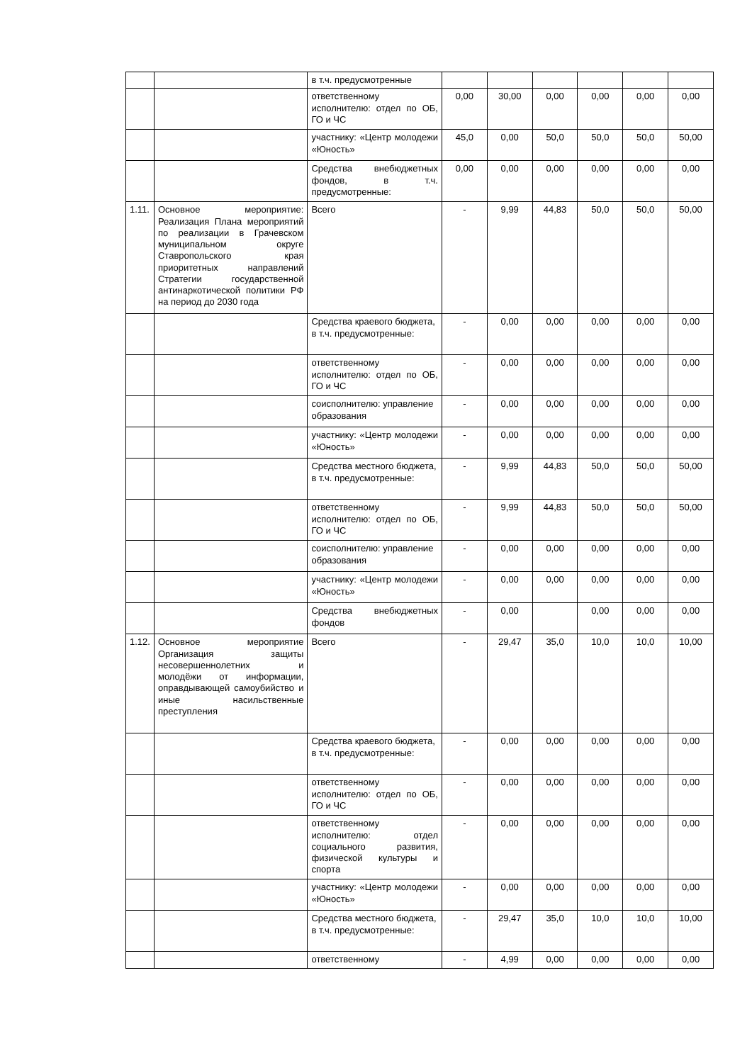| | | в т.ч. предусмотренные | | | | | | |
| | | ответственному исполнителю: отдел по ОБ, ГО и ЧС | 0,00 | 30,00 | 0,00 | 0,00 | 0,00 | 0,00 |
| | | участнику: «Центр молодежи «Юность» | 45,0 | 0,00 | 50,0 | 50,0 | 50,0 | 50,00 |
| | | Средства внебюджетных фондов, в т.ч. предусмотренные: | 0,00 | 0,00 | 0,00 | 0,00 | 0,00 | 0,00 |
| 1.11. | Основное мероприятие: Реализация Плана мероприятий по реализации в Грачевском муниципальном округе Ставропольского края приоритетных направлений Стратегии государственной антинаркотической политики РФ на период до 2030 года | Всего | - | 9,99 | 44,83 | 50,0 | 50,0 | 50,00 |
| | | Средства краевого бюджета, в т.ч. предусмотренные: | - | 0,00 | 0,00 | 0,00 | 0,00 | 0,00 |
| | | ответственному исполнителю: отдел по ОБ, ГО и ЧС | - | 0,00 | 0,00 | 0,00 | 0,00 | 0,00 |
| | | соисполнителю: управление образования | - | 0,00 | 0,00 | 0,00 | 0,00 | 0,00 |
| | | участнику: «Центр молодежи «Юность» | - | 0,00 | 0,00 | 0,00 | 0,00 | 0,00 |
| | | Средства местного бюджета, в т.ч. предусмотренные: | - | 9,99 | 44,83 | 50,0 | 50,0 | 50,00 |
| | | ответственному исполнителю: отдел по ОБ, ГО и ЧС | - | 9,99 | 44,83 | 50,0 | 50,0 | 50,00 |
| | | соисполнителю: управление образования | - | 0,00 | 0,00 | 0,00 | 0,00 | 0,00 |
| | | участнику: «Центр молодежи «Юность» | - | 0,00 | 0,00 | 0,00 | 0,00 | 0,00 |
| | | Средства внебюджетных фондов | - | 0,00 | | 0,00 | 0,00 | 0,00 |
| 1.12. | Основное мероприятие Организация защиты несовершеннолетних и молодёжи от информации, оправдывающей самоубийство и иные насильственные преступления | Всего | - | 29,47 | 35,0 | 10,0 | 10,0 | 10,00 |
| | | Средства краевого бюджета, в т.ч. предусмотренные: | - | 0,00 | 0,00 | 0,00 | 0,00 | 0,00 |
| | | ответственному исполнителю: отдел по ОБ, ГО и ЧС | - | 0,00 | 0,00 | 0,00 | 0,00 | 0,00 |
| | | ответственному исполнителю: отдел социального развития, физической культуры и спорта | - | 0,00 | 0,00 | 0,00 | 0,00 | 0,00 |
| | | участнику: «Центр молодежи «Юность» | - | 0,00 | 0,00 | 0,00 | 0,00 | 0,00 |
| | | Средства местного бюджета, в т.ч. предусмотренные: | - | 29,47 | 35,0 | 10,0 | 10,0 | 10,00 |
| | | ответственному | - | 4,99 | 0,00 | 0,00 | 0,00 | 0,00 |